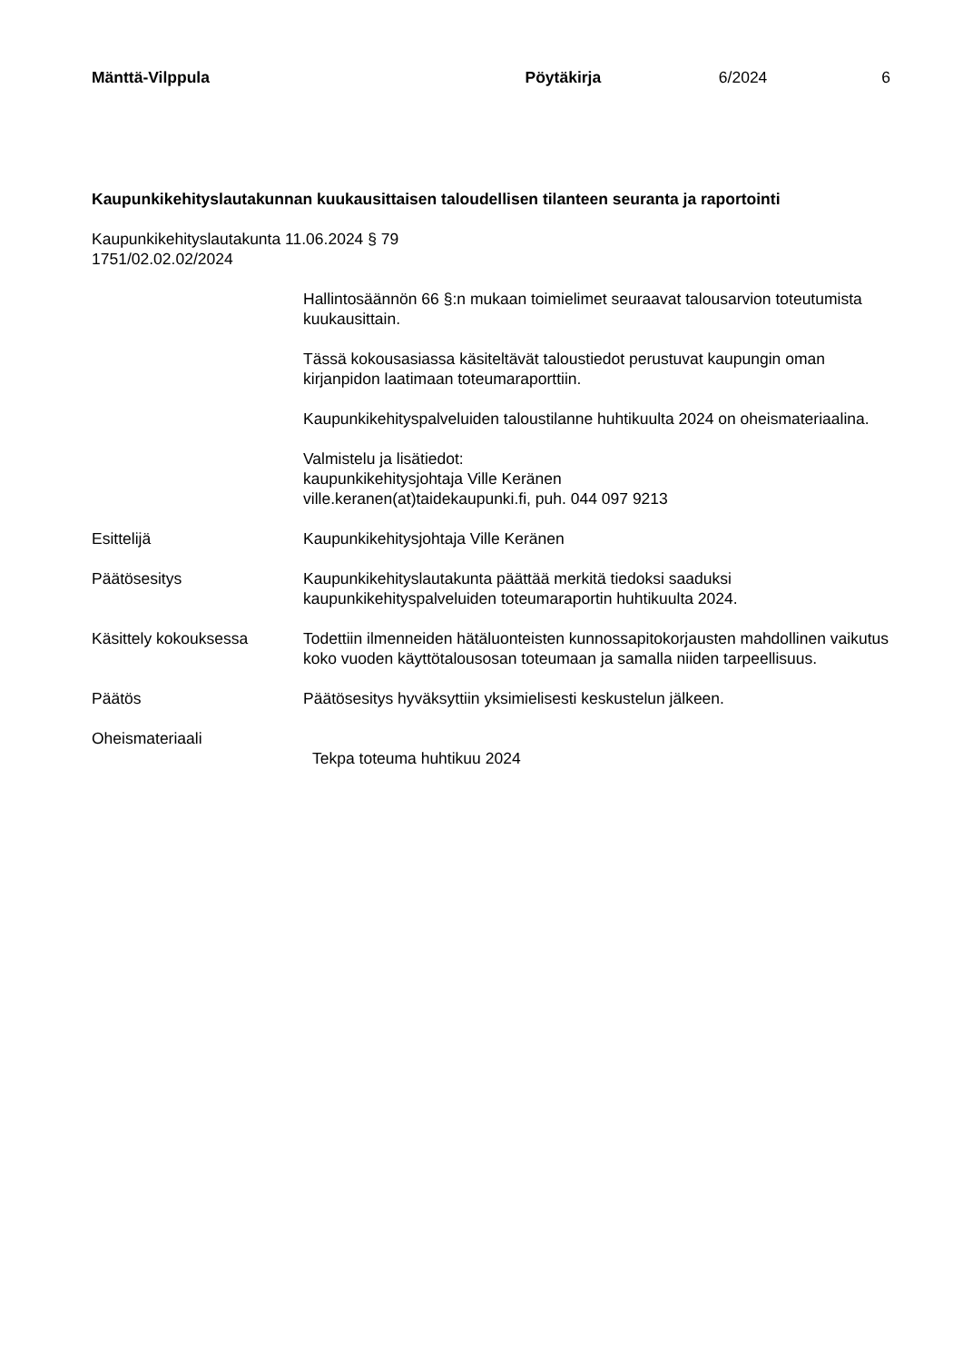Mänttä-Vilppula Pöytäkirja 6/2024 6
Kaupunkikehityslautakunnan kuukausittaisen taloudellisen tilanteen seuranta ja raportointi
Kaupunkikehityslautakunta 11.06.2024 § 79
1751/02.02.02/2024
Hallintosäännön 66 §:n mukaan toimielimet seuraavat talousarvion toteutumista kuukausittain.
Tässä kokousasiassa käsiteltävät taloustiedot perustuvat kaupungin oman kirjanpidon laatimaan toteumaraporttiin.
Kaupunkikehityspalveluiden taloustilanne huhtikuulta 2024 on oheismateriaalina.
Valmistelu ja lisätiedot:
kaupunkikehitysjohtaja Ville Keränen
ville.keranen(at)taidekaupunki.fi, puh. 044 097 9213
Esittelijä Kaupunkikehitysjohtaja Ville Keränen
Päätösesitys Kaupunkikehityslautakunta päättää merkitä tiedoksi saaduksi kaupunkikehityspalveluiden toteumaraportin huhtikuulta 2024.
Käsittely kokouksessa Todettiin ilmenneiden hätäluonteisten kunnossapitokorjausten mahdollinen vaikutus koko vuoden käyttötalousosan toteumaan ja samalla niiden tarpeellisuus.
Päätös Päätösesitys hyväksyttiin yksimielisesti keskustelun jälkeen.
Oheismateriaali
Tekpa toteuma huhtikuu 2024